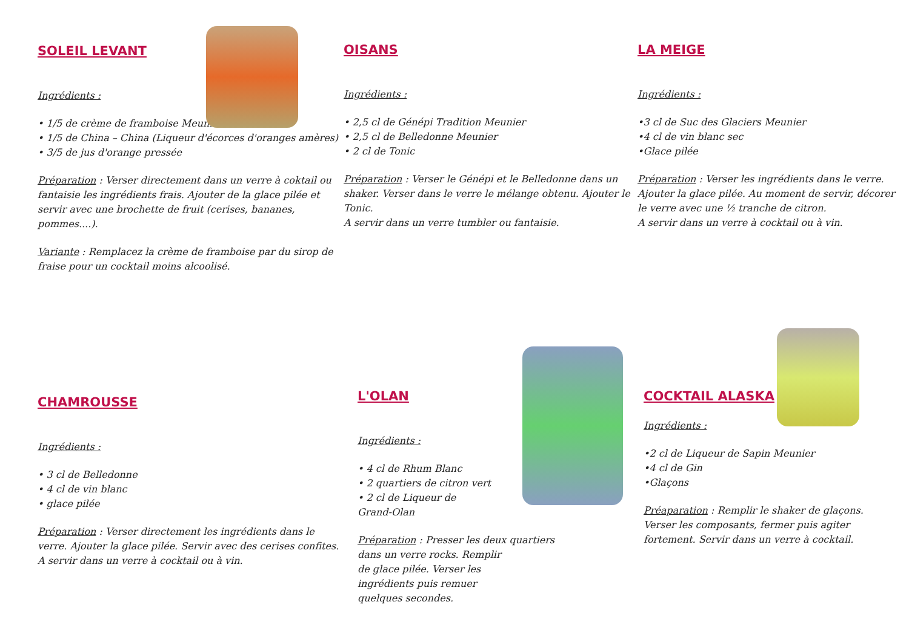SOLEIL LEVANT
Ingrédients :
• 1/5 de crème de framboise Meunier
• 1/5 de China – China (Liqueur d'écorces d'oranges amères)
• 3/5 de jus d'orange pressée
Préparation : Verser directement dans un verre à coktail ou fantaisie les ingrédients frais. Ajouter de la glace pilée et servir avec une brochette de fruit (cerises, bananes, pommes....).
Variante : Remplacez la crème de framboise par du sirop de fraise pour un cocktail moins alcoolisé.
OISANS
Ingrédients :
• 2,5 cl de Génépi Tradition Meunier
• 2,5 cl de Belledonne Meunier
• 2 cl de Tonic
Préparation : Verser le Génépi et le Belledonne dans un shaker. Verser dans le verre le mélange obtenu. Ajouter le Tonic.
A servir dans un verre tumbler ou fantaisie.
LA MEIGE
Ingrédients :
•3 cl de Suc des Glaciers Meunier
•4 cl de vin blanc sec
•Glace pilée
Préparation : Verser les ingrédients dans le verre. Ajouter la glace pilée. Au moment de servir, décorer le verre avec une ½ tranche de citron.
A servir dans un verre à cocktail ou à vin.
CHAMROUSSE
Ingrédients :
• 3 cl de Belledonne
• 4 cl de vin blanc
• glace pilée
Préparation : Verser directement les ingrédients dans le verre. Ajouter la glace pilée. Servir avec des cerises confites. A servir dans un verre à cocktail ou à vin.
L'OLAN
Ingrédients :
• 4 cl de Rhum Blanc
• 2 quartiers de citron vert
• 2 cl de Liqueur de
Grand-Olan
Préparation : Presser les deux quartiers
dans un verre rocks. Remplir
de glace pilée. Verser les
ingrédients puis remuer
quelques secondes.
COCKTAIL ALASKA
Ingrédients :
•2 cl de Liqueur de Sapin Meunier
•4 cl de Gin
•Glaçons
Préaparation : Remplir le shaker de glaçons. Verser les composants, fermer puis agiter fortement. Servir dans un verre à cocktail.